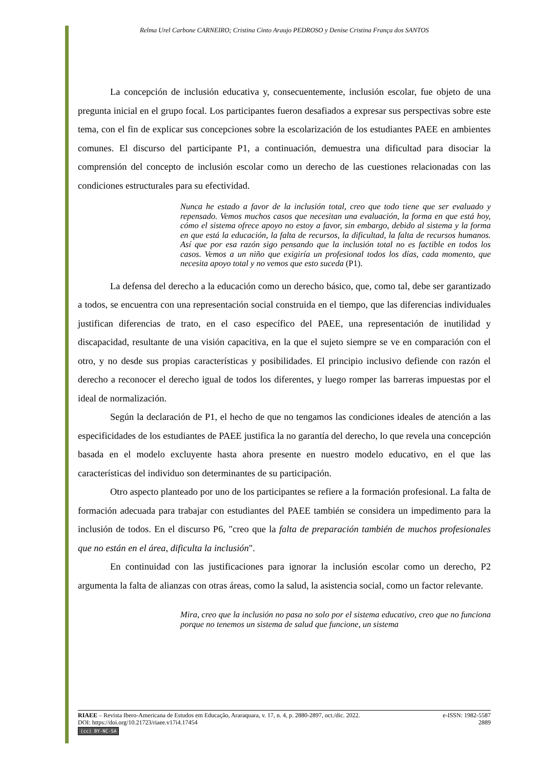Relma Urel Carbone CARNEIRO; Cristina Cinto Araujo PEDROSO y Denise Cristina França dos SANTOS
La concepción de inclusión educativa y, consecuentemente, inclusión escolar, fue objeto de una pregunta inicial en el grupo focal. Los participantes fueron desafiados a expresar sus perspectivas sobre este tema, con el fin de explicar sus concepciones sobre la escolarización de los estudiantes PAEE en ambientes comunes. El discurso del participante P1, a continuación, demuestra una dificultad para disociar la comprensión del concepto de inclusión escolar como un derecho de las cuestiones relacionadas con las condiciones estructurales para su efectividad.
Nunca he estado a favor de la inclusión total, creo que todo tiene que ser evaluado y repensado. Vemos muchos casos que necesitan una evaluación, la forma en que está hoy, cómo el sistema ofrece apoyo no estoy a favor, sin embargo, debido al sistema y la forma en que está la educación, la falta de recursos, la dificultad, la falta de recursos humanos. Así que por esa razón sigo pensando que la inclusión total no es factible en todos los casos. Vemos a un niño que exigiría un profesional todos los días, cada momento, que necesita apoyo total y no vemos que esto suceda (P1).
La defensa del derecho a la educación como un derecho básico, que, como tal, debe ser garantizado a todos, se encuentra con una representación social construida en el tiempo, que las diferencias individuales justifican diferencias de trato, en el caso específico del PAEE, una representación de inutilidad y discapacidad, resultante de una visión capacitiva, en la que el sujeto siempre se ve en comparación con el otro, y no desde sus propias características y posibilidades. El principio inclusivo defiende con razón el derecho a reconocer el derecho igual de todos los diferentes, y luego romper las barreras impuestas por el ideal de normalización.
Según la declaración de P1, el hecho de que no tengamos las condiciones ideales de atención a las especificidades de los estudiantes de PAEE justifica la no garantía del derecho, lo que revela una concepción basada en el modelo excluyente hasta ahora presente en nuestro modelo educativo, en el que las características del individuo son determinantes de su participación.
Otro aspecto planteado por uno de los participantes se refiere a la formación profesional. La falta de formación adecuada para trabajar con estudiantes del PAEE también se considera un impedimento para la inclusión de todos. En el discurso P6, "creo que la falta de preparación también de muchos profesionales que no están en el área, dificulta la inclusión".
En continuidad con las justificaciones para ignorar la inclusión escolar como un derecho, P2 argumenta la falta de alianzas con otras áreas, como la salud, la asistencia social, como un factor relevante.
Mira, creo que la inclusión no pasa no solo por el sistema educativo, creo que no funciona porque no tenemos un sistema de salud que funcione, un sistema
RIAEE – Revista Ibero-Americana de Estudos em Educação, Araraquara, v. 17, n. 4, p. 2880-2897, oct./dic. 2022. e-ISSN: 1982-5587
DOI: https://doi.org/10.21723/riaee.v17i4.17454 2889
(cc) BY-NC-SA